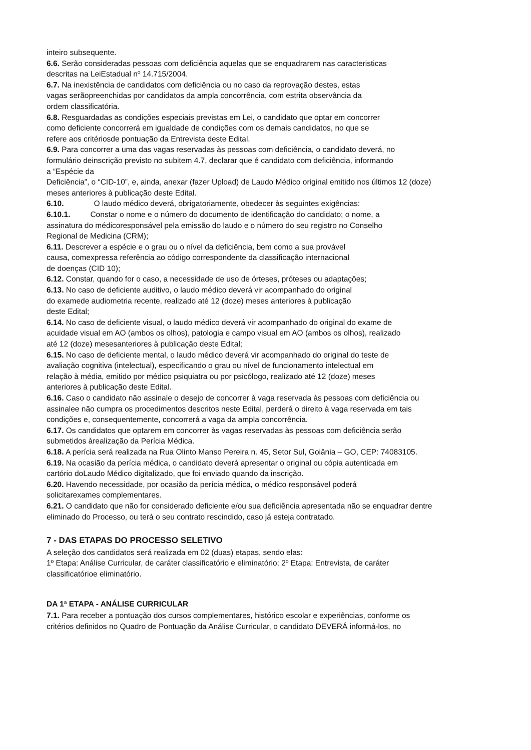inteiro subsequente.
6.6. Serão consideradas pessoas com deficiência aquelas que se enquadrarem nas caracteristicas
descritas na LeiEstadual nº 14.715/2004.
6.7. Na inexistência de candidatos com deficiência ou no caso da reprovação destes, estas
vagas serãopreenchidas por candidatos da ampla concorrência, com estrita observância da
ordem classificatória.
6.8. Resguardadas as condições especiais previstas em Lei, o candidato que optar em concorrer
como deficiente concorrerá em igualdade de condições com os demais candidatos, no que se
refere aos critériosde pontuação da Entrevista deste Edital.
6.9. Para concorrer a uma das vagas reservadas às pessoas com deficiência, o candidato deverá, no
formulário deinscrição previsto no subitem 4.7, declarar que é candidato com deficiência, informando
a “Espécie da
Deficiência”, o “CID-10”, e, ainda, anexar (fazer Upload) de Laudo Médico original emitido nos últimos 12 (doze)
meses anteriores à publicação deste Edital.
6.10. O laudo médico deverá, obrigatoriamente, obedecer às seguintes exigências:
6.10.1. Constar o nome e o número do documento de identificação do candidato; o nome, a
assinatura do médicoresponsável pela emissão do laudo e o número do seu registro no Conselho
Regional de Medicina (CRM);
6.11. Descrever a espécie e o grau ou o nível da deficiência, bem como a sua provável
causa, comexpressa referência ao código correspondente da classificação internacional
de doenças (CID 10);
6.12. Constar, quando for o caso, a necessidade de uso de órteses, próteses ou adaptações;
6.13. No caso de deficiente auditivo, o laudo médico deverá vir acompanhado do original
do examede audiometria recente, realizado até 12 (doze) meses anteriores à publicação
deste Edital;
6.14. No caso de deficiente visual, o laudo médico deverá vir acompanhado do original do exame de
acuidade visual em AO (ambos os olhos), patologia e campo visual em AO (ambos os olhos), realizado
até 12 (doze) mesesanteriores à publicação deste Edital;
6.15. No caso de deficiente mental, o laudo médico deverá vir acompanhado do original do teste de
avaliação cognitiva (intelectual), especificando o grau ou nível de funcionamento intelectual em
relação à média, emitido por médico psiquiatra ou por psicólogo, realizado até 12 (doze) meses
anteriores à publicação deste Edital.
6.16. Caso o candidato não assinale o desejo de concorrer à vaga reservada às pessoas com deficiência ou
assinalee não cumpra os procedimentos descritos neste Edital, perderá o direito à vaga reservada em tais
condições e, consequentemente, concorrerá a vaga da ampla concorrência.
6.17. Os candidatos que optarem em concorrer às vagas reservadas às pessoas com deficiência serão
submetidos àrealização da Perícia Médica.
6.18. A perícia será realizada na Rua Olinto Manso Pereira n. 45, Setor Sul, Goiânia – GO, CEP: 74083105.
6.19. Na ocasião da perícia médica, o candidato deverá apresentar o original ou cópia autenticada em
cartório doLaudo Médico digitalizado, que foi enviado quando da inscrição.
6.20. Havendo necessidade, por ocasião da perícia médica, o médico responsável poderá
solicitarexames complementares.
6.21. O candidato que não for considerado deficiente e/ou sua deficiência apresentada não se enquadrar dentre
eliminado do Processo, ou terá o seu contrato rescindido, caso já esteja contratado.
7 - DAS ETAPAS DO PROCESSO SELETIVO
A seleção dos candidatos será realizada em 02 (duas) etapas, sendo elas:
1º Etapa: Análise Curricular, de caráter classificatório e eliminatório; 2º Etapa: Entrevista, de caráter
classificatórioe eliminatório.
DA 1ª ETAPA - ANÁLISE CURRICULAR
7.1. Para receber a pontuação dos cursos complementares, histórico escolar e experiências, conforme os
critérios definidos no Quadro de Pontuação da Análise Curricular, o candidato DEVERÁ informá-los, no